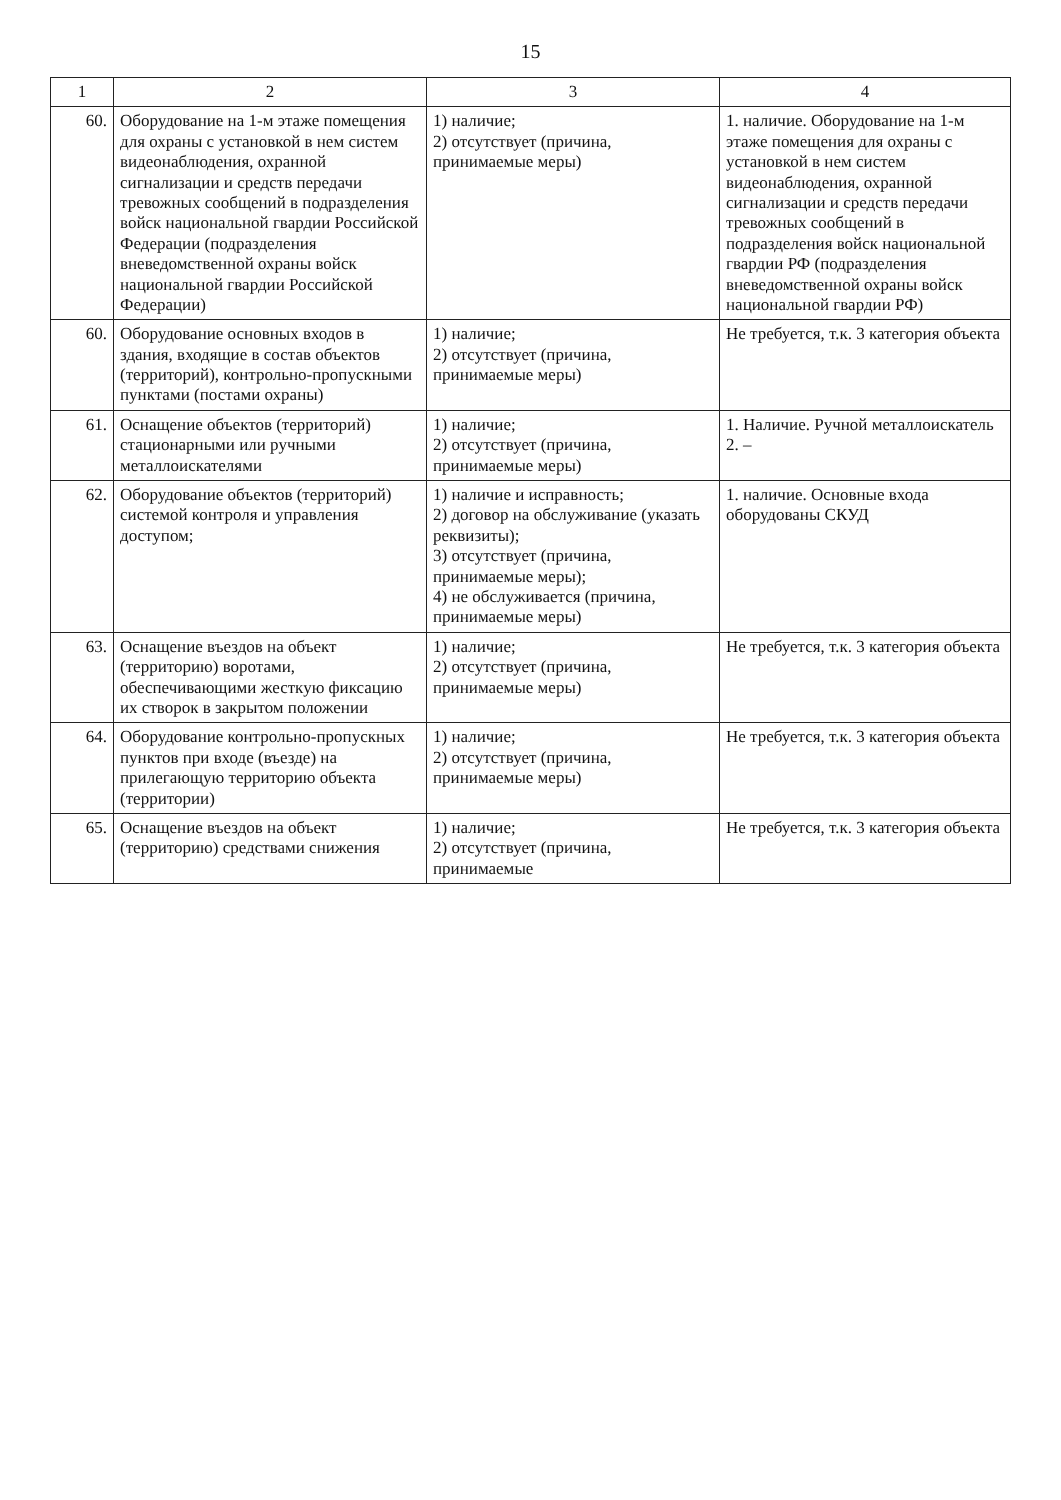15
| 1 | 2 | 3 | 4 |
| --- | --- | --- | --- |
| 60. | Оборудование на 1-м этаже помещения для охраны с установкой в нем систем видеонаблюдения, охранной сигнализации и средств передачи тревожных сообщений в подразделения войск национальной гвардии Российской Федерации (подразделения вневедомственной охраны войск национальной гвардии Российской Федерации) | 1) наличие; 2) отсутствует (причина, принимаемые меры) | 1. наличие. Оборудование на 1-м этаже помещения для охраны с установкой в нем систем видеонаблюдения, охранной сигнализации и средств передачи тревожных сообщений в подразделения войск национальной гвардии РФ (подразделения вневедомственной охраны войск национальной гвардии РФ) |
| 60. | Оборудование основных входов в здания, входящие в состав объектов (территорий), контрольно-пропускными пунктами (постами охраны) | 1) наличие; 2) отсутствует (причина, принимаемые меры) | Не требуется, т.к. 3 категория объекта |
| 61. | Оснащение объектов (территорий) стационарными или ручными металлоискателями | 1) наличие; 2) отсутствует (причина, принимаемые меры) | 1. Наличие. Ручной металлоискатель 2. – |
| 62. | Оборудование объектов (территорий) системой контроля и управления доступом; | 1) наличие и исправность; 2) договор на обслуживание (указать реквизиты); 3) отсутствует (причина, принимаемые меры); 4) не обслуживается (причина, принимаемые меры) | 1. наличие. Основные входа оборудованы СКУД |
| 63. | Оснащение въездов на объект (территорию) воротами, обеспечивающими жесткую фиксацию их створок в закрытом положении | 1) наличие; 2) отсутствует (причина, принимаемые меры) | Не требуется, т.к. 3 категория объекта |
| 64. | Оборудование контрольно-пропускных пунктов при входе (въезде) на прилегающую территорию объекта (территории) | 1) наличие; 2) отсутствует (причина, принимаемые меры) | Не требуется, т.к. 3 категория объекта |
| 65. | Оснащение въездов на объект (территорию) средствами снижения | 1) наличие; 2) отсутствует (причина, принимаемые | Не требуется, т.к. 3 категория объекта |